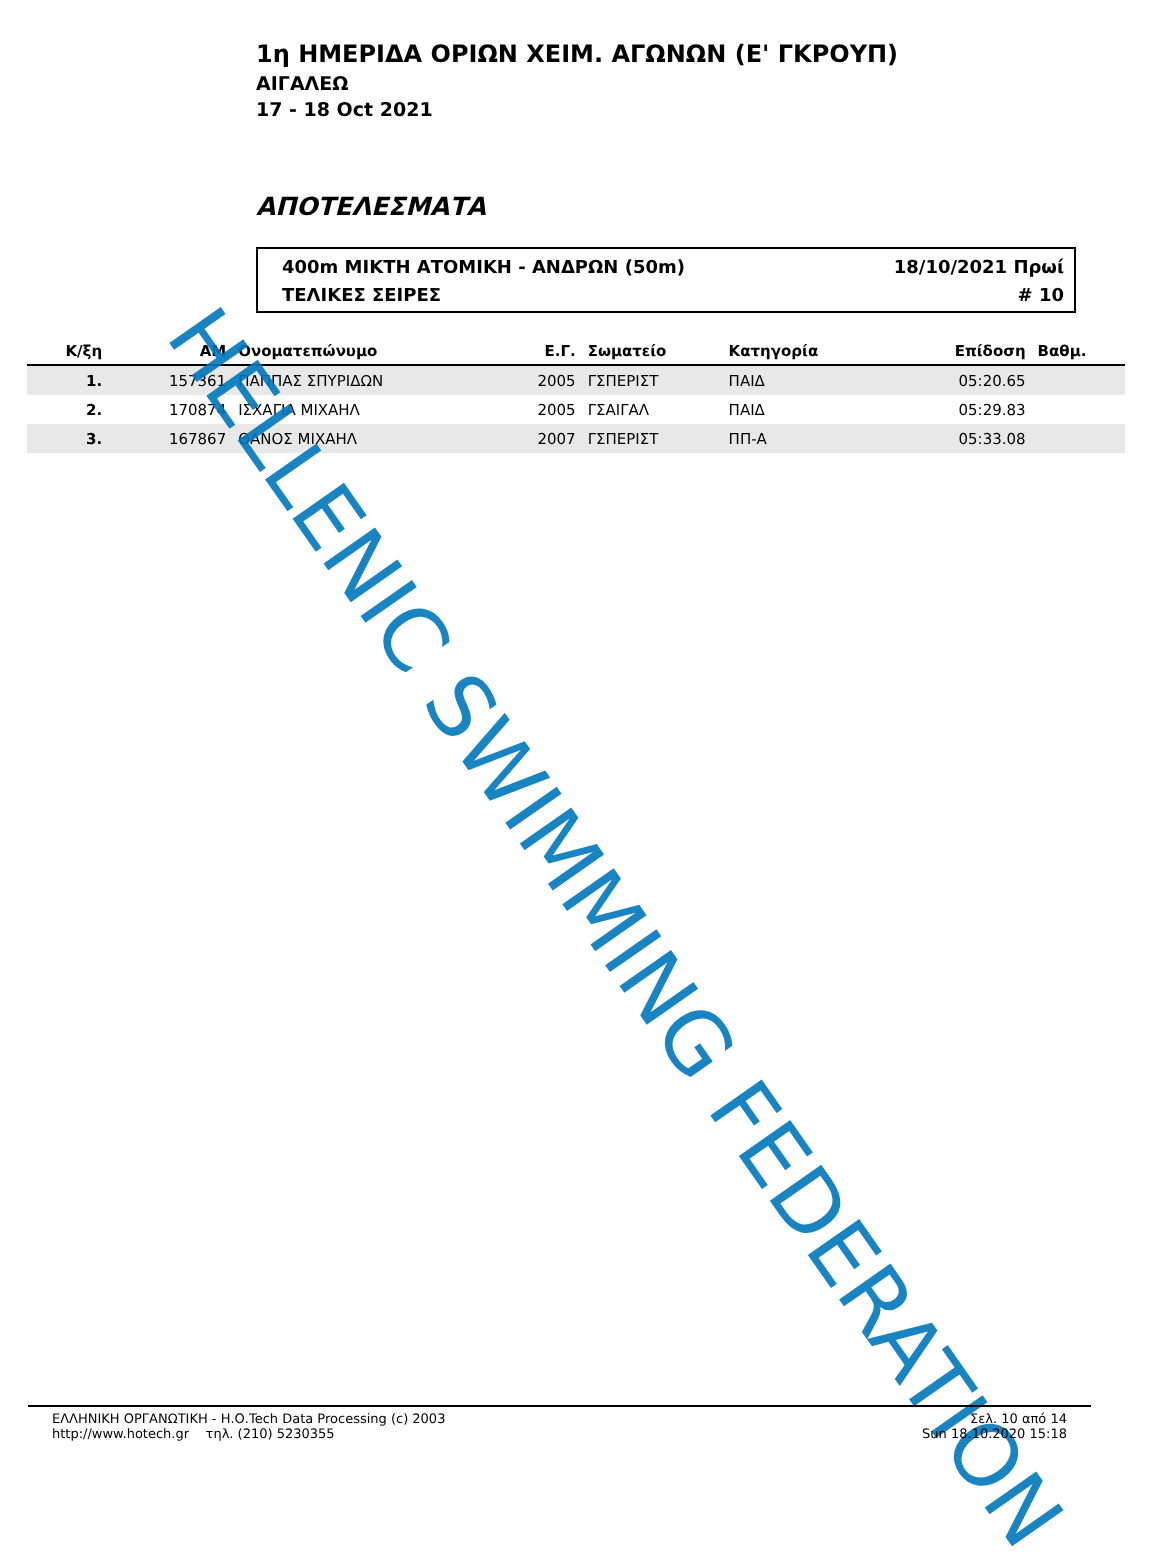1η ΗΜΕΡΙΔΑ ΟΡΙΩΝ ΧΕΙΜ. ΑΓΩΝΩΝ (Ε' ΓΚΡΟΥΠ)
ΑΙΓΑΛΕΩ
17 - 18 Oct 2021
ΑΠΟΤΕΛΕΣΜΑΤΑ
400m ΜΙΚΤΗ ΑΤΟΜΙΚΗ - ΑΝΔΡΩΝ (50m) 18/10/2021 Πρωί
ΤΕΛΙΚΕΣ ΣΕΙΡΕΣ # 10
| Κ/ξη | ΑΜ | Ονοματεπώνυμο | Ε.Γ. | Σωματείο | Κατηγορία | Επίδοση | Βαθμ. | |
| --- | --- | --- | --- | --- | --- | --- | --- | --- |
| 1. | 157361 | ΠΑΠΠΑΣ ΣΠΥΡΙΔΩΝ | 2005 | ΓΣΠΕΡΙΣΤ | ΠΑΙΔ | 05:20.65 | | |
| 2. | 170874 | ΙΣΧΑΓΙΑ ΜΙΧΑΗΛ | 2005 | ΓΣΑΙΓΑΛ | ΠΑΙΔ | 05:29.83 | | |
| 3. | 167867 | ΘΑΝΟΣ ΜΙΧΑΗΛ | 2007 | ΓΣΠΕΡΙΣΤ | ΠΠ-Α | 05:33.08 | | |
HELLENIC SWIMMING FEDERATION
ΕΛΛΗΝΙΚΗ ΟΡΓΑΝΩΤΙΚΗ - Η.Ο.Tech Data Processing (c) 2003
http://www.hotech.gr τηλ. (210) 5230355
Σελ. 10 από 14
Sun 18.10.2020 15:18